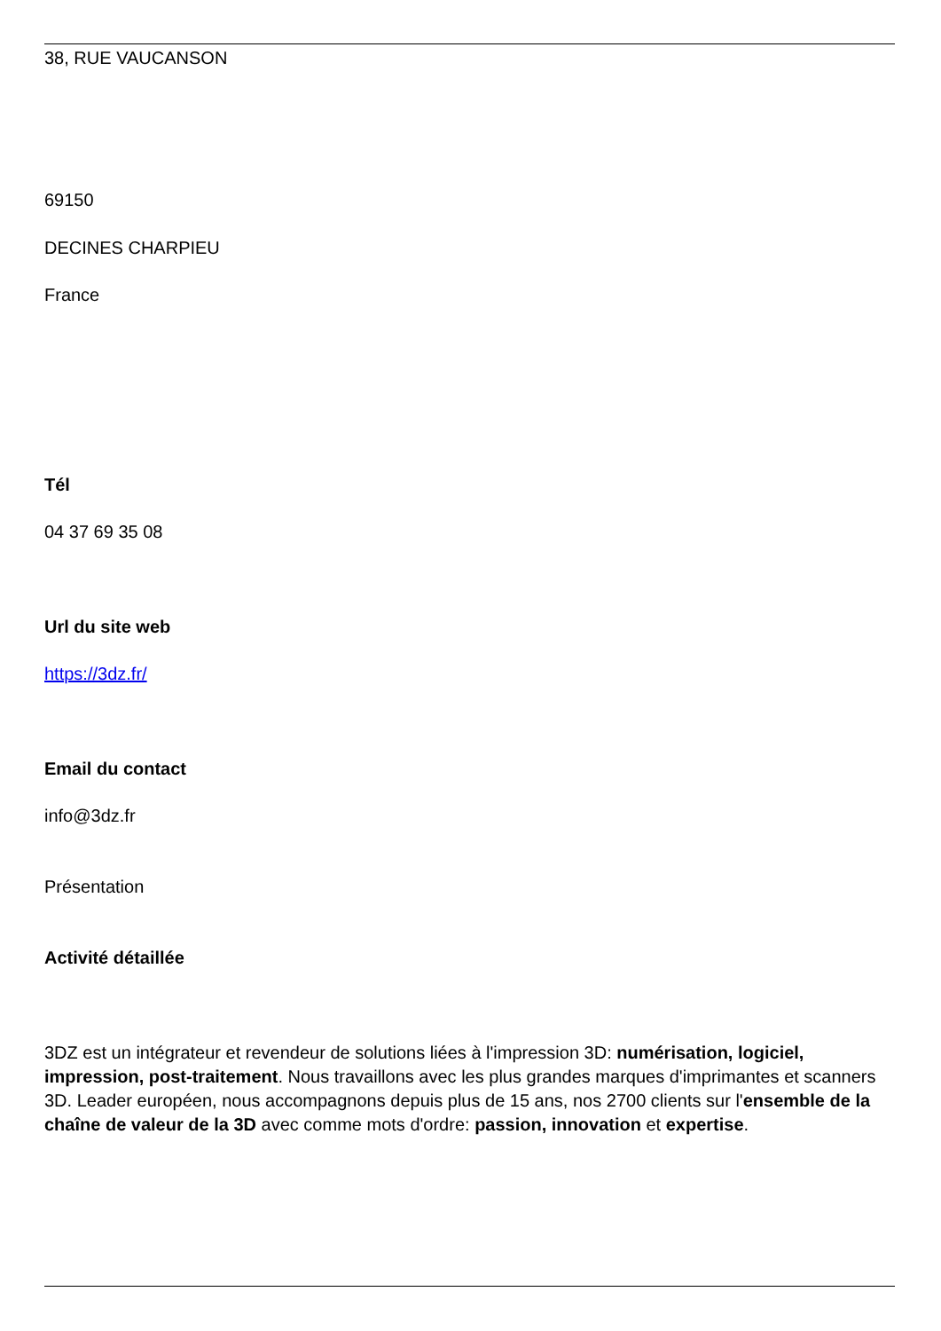38, RUE VAUCANSON
69150
DECINES CHARPIEU
France
Tél
04 37 69 35 08
Url du site web
https://3dz.fr/
Email du contact
info@3dz.fr
Présentation
Activité détaillée
3DZ est un intégrateur et revendeur de solutions liées à l'impression 3D: numérisation, logiciel, impression, post-traitement. Nous travaillons avec les plus grandes marques d'imprimantes et scanners 3D. Leader européen, nous accompagnons depuis plus de 15 ans, nos 2700 clients sur l'ensemble de la chaîne de valeur de la 3D avec comme mots d'ordre: passion, innovation et expertise.